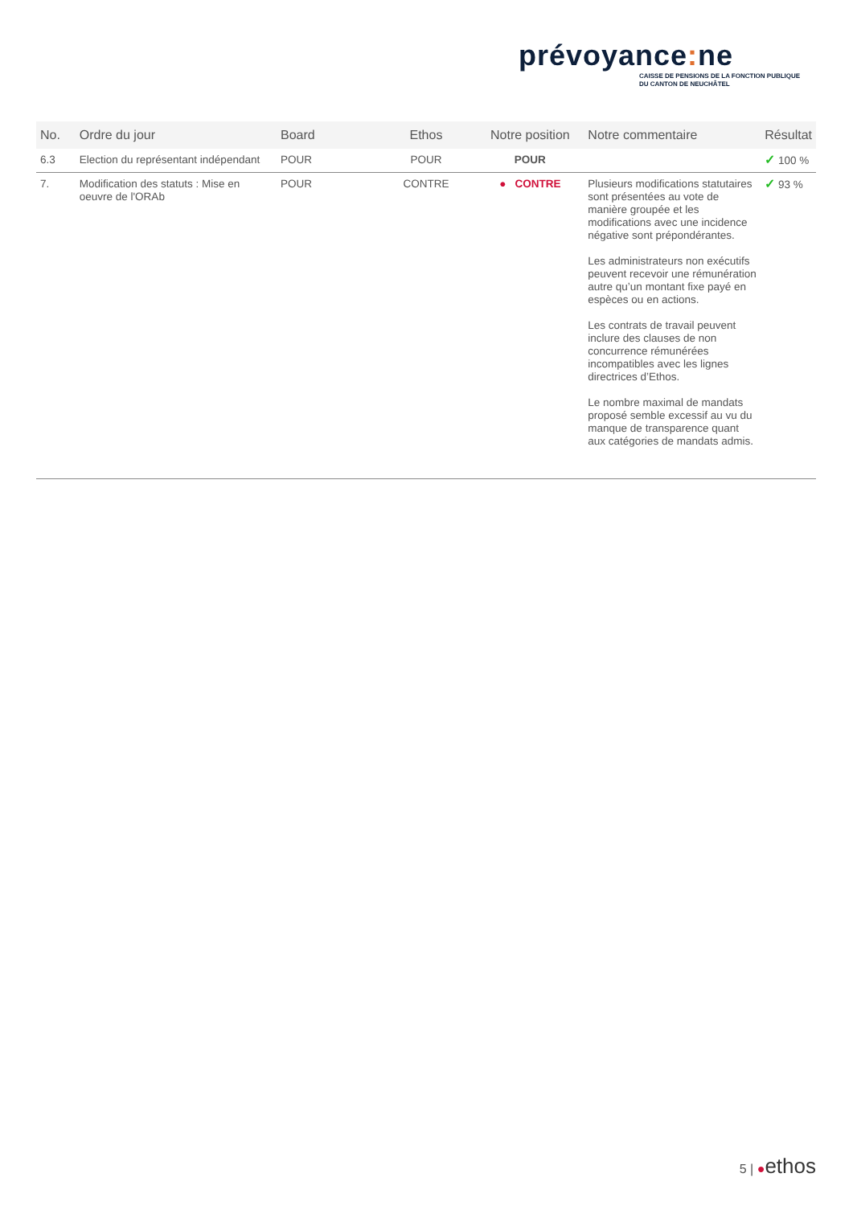prévoyance: ne
CAISSE DE PENSIONS DE LA FONCTION PUBLIQUE
DU CANTON DE NEUCHÂTEL
| No. | Ordre du jour | Board | Ethos | Notre position | Notre commentaire | Résultat |
| --- | --- | --- | --- | --- | --- | --- |
| 6.3 | Election du représentant indépendant | POUR | POUR | POUR | | ✓ 100 % |
| 7. | Modification des statuts : Mise en oeuvre de l'ORAb | POUR | CONTRE | ● CONTRE | Plusieurs modifications statutaires sont présentées au vote de manière groupée et les modifications avec une incidence négative sont prépondérantes. Les administrateurs non exécutifs peuvent recevoir une rémunération autre qu’un montant fixe payé en espèces ou en actions. Les contrats de travail peuvent inclure des clauses de non concurrence rémunérées incompatibles avec les lignes directrices d’Ethos. Le nombre maximal de mandats proposé semble excessif au vu du manque de transparence quant aux catégories de mandats admis. | ✓ 93 % |
5 | ●ethos